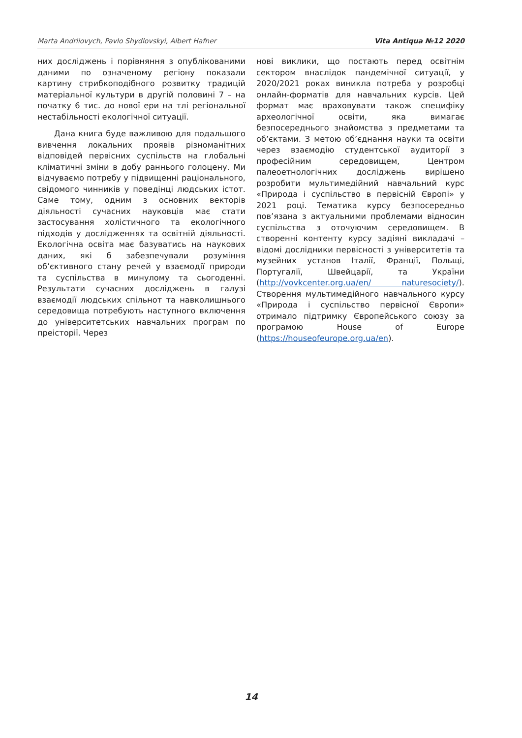Marta Andriiovych, Pavlo Shydlovskyi, Albert Hafner Vita Antiqua №12 2020
них досліджень і порівняння з опублікованими даними по означеному регіону показали картину стрибкоподібного розвитку традицій матеріальної культури в другій половині 7 – на початку 6 тис. до нової ери на тлі регіональної нестабільності екологічної ситуації.
Дана книга буде важливою для подальшого вивчення локальних проявів різноманітних відповідей первісних суспільств на глобальні кліматичні зміни в добу раннього голоцену. Ми відчуваємо потребу у підвищенні раціонального, свідомого чинників у поведінці людських істот. Саме тому, одним з основних векторів діяльності сучасних науковців має стати застосування холістичного та екологічного підходів у дослідженнях та освітній діяльності. Екологічна освіта має базуватись на наукових даних, які б забезпечували розуміння об’єктивного стану речей у взаємодії природи та суспільства в минулому та сьогоденні. Результати сучасних досліджень в галузі взаємодії людських спільнот та навколишнього середовища потребують наступного включення до університетських навчальних програм по преісторії. Через
нові виклики, що постають перед освітнім сектором внаслідок пандемічної ситуації, у 2020/2021 роках виникла потреба у розробці онлайн-форматів для навчальних курсів. Цей формат має враховувати також специфіку археологічної освіти, яка вимагає безпосереднього знайомства з предметами та об’єктами. З метою об’єднання науки та освіти через взаємодію студентської аудиторії з професійним середовищем, Центром палеоетнологічних досліджень вирішено розробити мультимедійний навчальний курс «Природа і суспільство в первісній Європі» у 2021 році. Тематика курсу безпосередньо пов’язана з актуальними проблемами відносин суспільства з оточуючим середовищем. В створенні контенту курсу задіяні викладачі – відомі дослідники первісності з університетів та музейних установ Італії, Франції, Польщі, Португалії, Швейцарії, та України (http://vovkcenter.org.ua/en/ naturesociety/). Створення мультимедійного навчального курсу «Природа і суспільство первісної Європи» отримало підтримку Європейського союзу за програмою House of Europe (https://houseofeurope.org.ua/en).
14